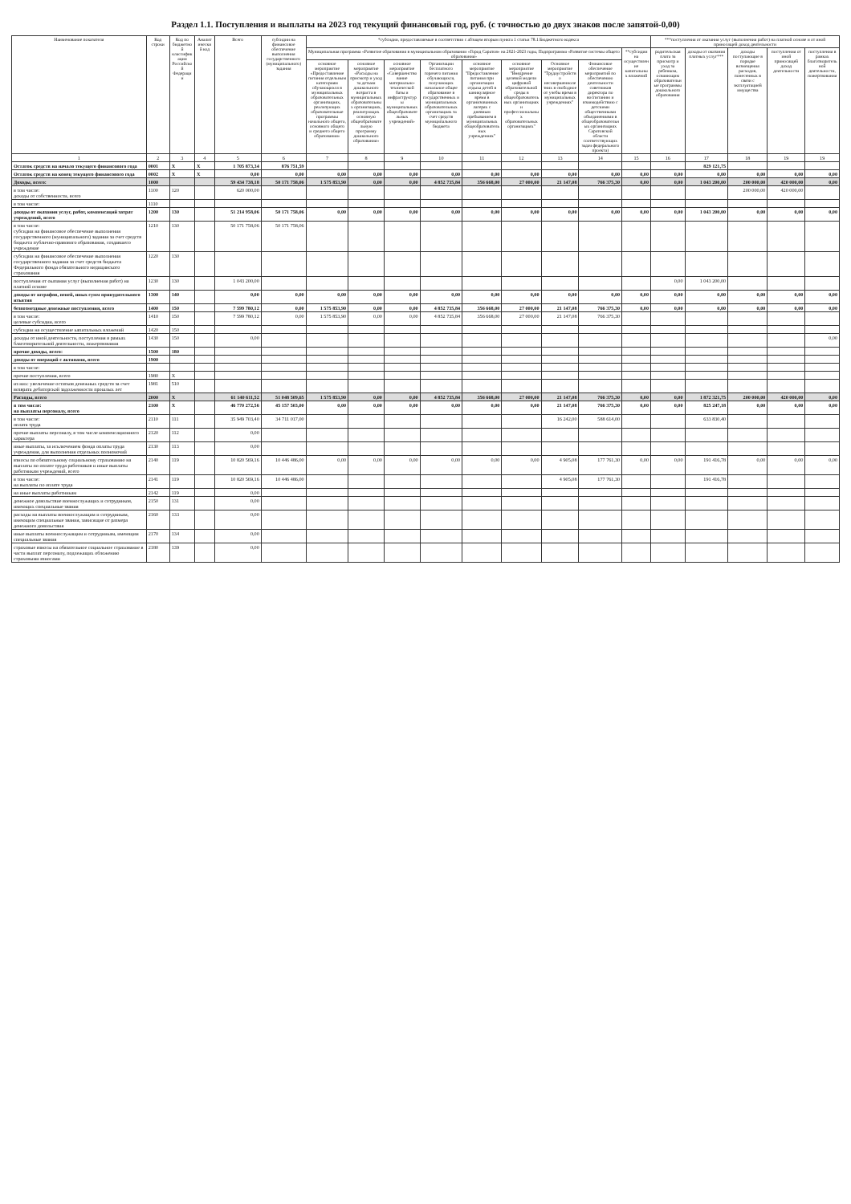Раздел 1.1. Поступления и выплаты на 2023 год текущий финансовый год, руб. (с точностью до двух знаков после запятой-0,00)
| Наименование показателя | Код строки | Код по бюджетной классификации Российской Федерации | Аналитический код | Всего | субсидии на финансовое обеспечение выполнения государственного (муниципального) задания | *субсидии, предоставляемые в соответствии с абзацем вторым пункта 1 статьи 78.1 Бюджетного кодекса | | | | | | | | | ***поступления от оказания услуг (выполнения работ) на платной основе и от иной приносящей доход деятельности | | | | |
| --- | --- | --- | --- | --- | --- | --- | --- | --- | --- | --- | --- | --- | --- | --- | --- | --- | --- | --- | --- |
| | | | | | | Муниципальная программа «Развитие образования в муниципальном образовании «Город Саратов» на 2021-2023 годы, Подпрограмма «Развитие системы общего образования» | | | | | | | | **субсидии на осуществление капитальных вложений | родительская плата за присмотр и уход за ребенком, осваиющим образовательные программы дошкольного образования | доходы от оказания платных услуг*** | доходы поступающие в порядке возмещения расходов, понесенных в связи с эксплуатацией имущества | поступления от иной приносящей доход деятельности | поступления в рамках благотворительной деятельности, пожертвования |
| | | | | | | основное мероприятие «Предоставление питания отдельным категориям обучающихся в муниципальных образовательных организациях, реализующих образовательные программы начального общего, основного общего и среднего общего образования» | основное мероприятие «Расходы на присмотр и уход за детьми дошкольного возраста в муниципальных образовательных организациях, реализующих основную общеобразовательную программу дошкольного образования» | основное мероприятие «Совершенствование материально-технической базы и инфраструктуры муниципальных общеобразовательных учреждений» | Организации бесплатного горячего питания обучающихся, получающих начальное общее образование в государственных и муниципальных образовательных организациях за счет средств муниципального бюджета | основное мероприятие "Предоставление питания при организации отдыха детей в каникулярное время в организованных лагерях с дневным пребыванием в муниципальных общеобразовательных учреждениях" | основное мероприятие "Внедрение целевой модели цифровой образовательной среды в общеобразовательных организациях и профессиональных образовательных организациях" | Основное мероприятие "Трудоустройство несовершеннолетних в свободное от учебы время в муниципальных учреждениях" | Финансовое обеспечение мероприятий по обеспечению деятельности советников директора по воспитанию и взаимодействию с детскими общественными объединениями в общеобразовательных организациях Саратовской области соответствующих задач федерального проекта) | | | | | | |
| 1 | 2 | 3 | 4 | 5 | 6 | 7 | 8 | 9 | 10 | 11 | 12 | 13 | 14 | 15 | 16 | 17 | 18 | 19 | 19 |
| Остаток средств на начало текущего финансового года | 0001 | X | X | 1 705 873,34 | 876 751,59 | | | | | | | | | | | 829 121,75 | | | |
| Остаток средств на конец текущего финансового года | 0002 | X | X | 0,00 | 0,00 | 0,00 | 0,00 | 0,00 | 0,00 | 0,00 | 0,00 | 0,00 | 0,00 | 0,00 | 0,00 | 0,00 | 0,00 | 0,00 | 0,00 |
| Доходы, всего: | 1000 | | | 59 434 738,18 | 50 171 758,06 | 1 575 853,90 | 0,00 | 0,00 | 4 852 735,84 | 356 668,00 | 27 000,00 | 21 147,08 | 766 375,30 | 0,00 | 0,00 | 1 043 200,00 | 200 000,00 | 420 000,00 | 0,00 |
| в том числе: доходы от собственности, всего | 1100 | 120 | | 620 000,00 | | | | | | | | | | | | | 200 000,00 | 420 000,00 | |
| в том числе: | 1110 | | | | | | | | | | | | | | | | | | |
| доходы от оказания услуг, работ, компенсаций затрат учреждений, всего | 1200 | 130 | | 51 214 958,06 | 50 171 758,06 | 0,00 | 0,00 | 0,00 | 0,00 | 0,00 | 0,00 | 0,00 | 0,00 | 0,00 | 0,00 | 1 043 200,00 | 0,00 | 0,00 | 0,00 |
| в том числе: субсидии на финансовое обеспечение выполнения государственного (муниципального) задания за счет средств бюджета публично-правового образования, создавшего учреждение | 1210 | 130 | | 50 171 758,06 | 50 171 758,06 | | | | | | | | | | | | | | |
| субсидии на финансовое обеспечение выполнения государственного задания за счет средств бюджета Федерального фонда обязательного медицинского страхования | 1220 | 130 | | | | | | | | | | | | | | | | | |
| поступления от оказания услуг (выполнения работ) на платной основе | 1230 | 130 | | 1 043 200,00 | | | | | | | | | | | 0,00 | 1 043 200,00 | | | |
| доходы от штрафов, пеней, иных сумм принудительного изъятия | 1300 | 140 | | 0,00 | 0,00 | 0,00 | 0,00 | 0,00 | 0,00 | 0,00 | 0,00 | 0,00 | 0,00 | 0,00 | 0,00 | 0,00 | 0,00 | 0,00 | 0,00 |
| безвозмездные денежные поступления, всего | 1400 | 150 | | 7 599 780,12 | 0,00 | 1 575 853,90 | 0,00 | 0,00 | 4 852 735,84 | 356 668,00 | 27 000,00 | 21 147,08 | 766 375,30 | 0,00 | 0,00 | 0,00 | 0,00 | 0,00 | 0,00 |
| в том числе: целевые субсидии, всего | 1410 | 150 | | 7 599 780,12 | 0,00 | 1 575 853,90 | 0,00 | 0,00 | 4 852 735,84 | 356 668,00 | 27 000,00 | 21 147,08 | 766 375,30 | | | | | | |
| субсидии на осуществление капитальных вложений | 1420 | 150 | | | | | | | | | | | | | | | | | |
| доходы от иной деятельности, поступления в рамках благотворительной деятельности, пожертвования | 1430 | 150 | | 0,00 | | | | | | | | | | | | | | | 0,00 |
| прочие доходы, всего: | 1500 | 180 | | | | | | | | | | | | | | | | | |
| доходы от операций с активами, всего | 1900 | | | | | | | | | | | | | | | | | | |
| в том числе: | | | | | | | | | | | | | | | | | | | |
| прочие поступления, всего | 1980 | X | | | | | | | | | | | | | | | | | |
| из них: увеличение остатков денежных средств за счет возврата дебиторской задолженности прошлых лет | 1981 | 510 | | | | | | | | | | | | | | | | | |
| Расходы, всего | 2000 | X | | 61 140 611,52 | 51 048 509,65 | 1 575 853,90 | 0,00 | 0,00 | 4 852 735,84 | 356 668,00 | 27 000,00 | 21 147,08 | 766 375,30 | 0,00 | 0,00 | 1 872 321,75 | 200 000,00 | 420 000,00 | 0,00 |
| в том числе: на выплаты персоналу, всего | 2100 | X | | 46 770 272,56 | 45 157 503,00 | 0,00 | 0,00 | 0,00 | 0,00 | 0,00 | 0,00 | 21 147,08 | 766 375,30 | 0,00 | 0,00 | 825 247,18 | 0,00 | 0,00 | 0,00 |
| в том числе: оплата труда | 2110 | 111 | | 35 949 703,40 | 34 711 017,00 | | | | | | | 16 242,00 | 588 614,00 | | | 633 830,40 | | | |
| прочие выплаты персоналу, в том числе компенсационного характера | 2120 | 112 | | 0,00 | | | | | | | | | | | | | | | |
| иные выплаты, за исключением фонда оплаты труда учреждения, для выполнения отдельных полномочий | 2130 | 113 | | 0,00 | | | | | | | | | | | | | | | |
| взносы по обязательному социальному страхованию на выплаты по оплате труда работников и иные выплаты работникам учреждений, всего | 2140 | 119 | | 10 820 569,16 | 10 446 486,00 | 0,00 | 0,00 | 0,00 | 0,00 | 0,00 | 0,00 | 4 905,08 | 177 761,30 | 0,00 | 0,00 | 191 416,78 | 0,00 | 0,00 | 0,00 |
| в том числе: на выплаты по оплате труда | 2141 | 119 | | 10 820 569,16 | 10 446 486,00 | | | | | | | 4 905,08 | 177 761,30 | | | 191 416,78 | | | |
| на иные выплаты работникам | 2142 | 119 | | 0,00 | | | | | | | | | | | | | | | |
| денежное довольствие военнослужащих и сотрудников, имеющих специальные звания | 2150 | 131 | | 0,00 | | | | | | | | | | | | | | | |
| расходы на выплаты военнослужащим и сотрудникам, имеющим специальные звания, зависящие от размера денежного довольствия | 2160 | 133 | | 0,00 | | | | | | | | | | | | | | | |
| иные выплаты военнослужащим и сотрудникам, имеющим специальные звания | 2170 | 134 | | 0,00 | | | | | | | | | | | | | | | |
| страховые взносы на обязательное социальное страхование в части выплат персоналу, подлежащих обложению страховыми взносами | 2180 | 139 | | 0,00 | | | | | | | | | | | | | | | |